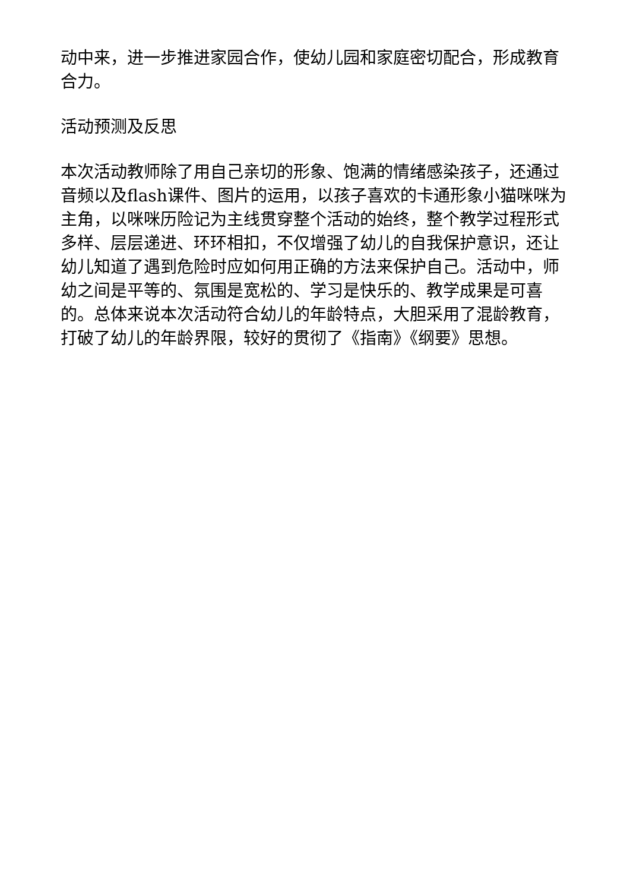动中来，进一步推进家园合作，使幼儿园和家庭密切配合，形成教育合力。
活动预测及反思
本次活动教师除了用自己亲切的形象、饱满的情绪感染孩子，还通过音频以及flash课件、图片的运用，以孩子喜欢的卡通形象小猫咪咪为主角，以咪咪历险记为主线贯穿整个活动的始终，整个教学过程形式多样、层层递进、环环相扣，不仅增强了幼儿的自我保护意识，还让幼儿知道了遇到危险时应如何用正确的方法来保护自己。活动中，师幼之间是平等的、氛围是宽松的、学习是快乐的、教学成果是可喜的。总体来说本次活动符合幼儿的年龄特点，大胆采用了混龄教育，打破了幼儿的年龄界限，较好的贯彻了《指南》《纲要》思想。